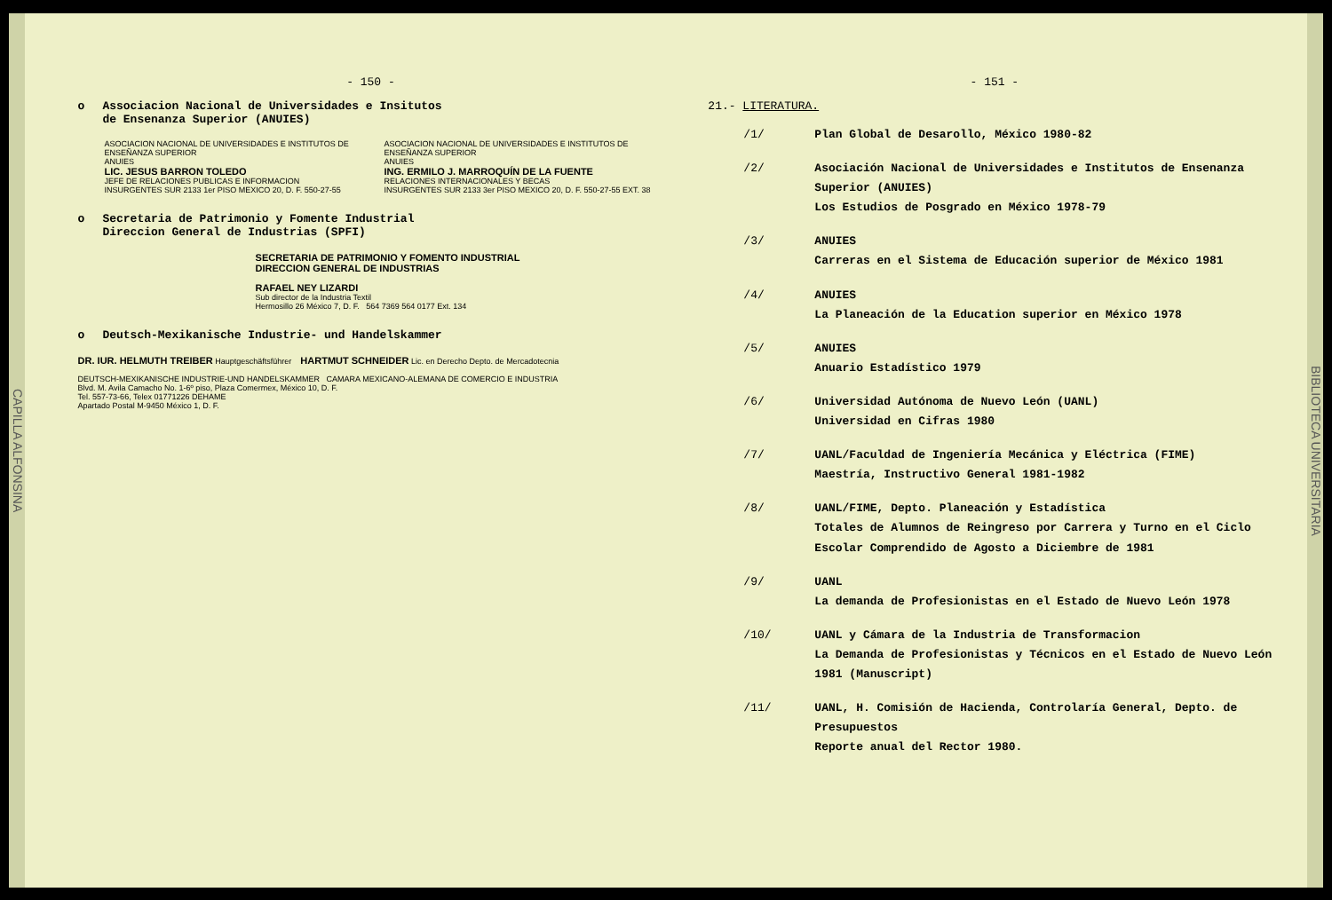CAPILLA ALFONSINA
- 150 -
o Associacion Nacional de Universidades e Insitutos
de Ensenanza Superior (ANUIES)
ASOCIACION NACIONAL DE UNIVERSIDADES E INSTITUTOS DE ENSEÑANZA SUPERIOR
ANUIES
LIC. JESUS BARRON TOLEDO
JEFE DE RELACIONES PUBLICAS E INFORMACION
INSURGENTES SUR 2133 1er PISO MEXICO 20, D. F. 550-27-55
ASOCIACION NACIONAL DE UNIVERSIDADES E INSTITUTOS DE ENSEÑANZA SUPERIOR
ANUIES
ING. ERMILO J. MARROQUÍN DE LA FUENTE
RELACIONES INTERNACIONALES Y BECAS
INSURGENTES SUR 2133 3er PISO MEXICO 20, D. F. 550-27-55 EXT. 38
o Secretaria de Patrimonio y Fomente Industrial
Direccion General de Industrias (SPFI)
SECRETARIA DE PATRIMONIO Y FOMENTO INDUSTRIAL
DIRECCION GENERAL DE INDUSTRIAS
RAFAEL NEY LIZARDI
Sub director de la Industria Textil
Hermosillo 26 México 7, D. F. 564 7369 564 0177 Ext. 134
o Deutsch-Mexikanische Industrie- und Handelskammer
DR. IUR. HELMUTH TREIBER Hauptgeschäftsführer HARTMUT SCHNEIDER Lic. en Derecho Depto. de Mercadotecnia
DEUTSCH-MEXIKANISCHE INDUSTRIE-UND HANDELSKAMMER CAMARA MEXICANO-ALEMANA DE COMERCIO E INDUSTRIA
Blvd. M. Avila Camacho No. 1-6º piso, Plaza Comermex, México 10, D. F.
Tel. 557-73-66, Telex 01771226 DEHAME
Apartado Postal M-9450 México 1, D. F.
- 151 -
21.- LITERATURA.
/1/ Plan Global de Desarollo, México 1980-82
/2/ Asociación Nacional de Universidades e Institutos de Ensenanza Superior (ANUIES)
Los Estudios de Posgrado en México 1978-79
/3/ ANUIES
Carreras en el Sistema de Educación superior de México 1981
/4/ ANUIES
La Planeación de la Education superior en México 1978
/5/ ANUIES
Anuario Estadístico 1979
/6/ Universidad Autónoma de Nuevo León (UANL)
Universidad en Cifras 1980
/7/ UANL/Faculdad de Ingeniería Mecánica y Eléctrica (FIME)
Maestría, Instructivo General 1981-1982
/8/ UANL/FIME, Depto. Planeación y Estadística
Totales de Alumnos de Reingreso por Carrera y Turno en el Ciclo Escolar Comprendido de Agosto a Diciembre de 1981
/9/ UANL
La demanda de Profesionistas en el Estado de Nuevo León 1978
/10/ UANL y Cámara de la Industria de Transformacion
La Demanda de Profesionistas y Técnicos en el Estado de Nuevo León 1981 (Manuscript)
/11/ UANL, H. Comisión de Hacienda, Controlaría General, Depto. de Presupuestos
Reporte anual del Rector 1980.
BIBLIOTECA UNIVERSITARIA